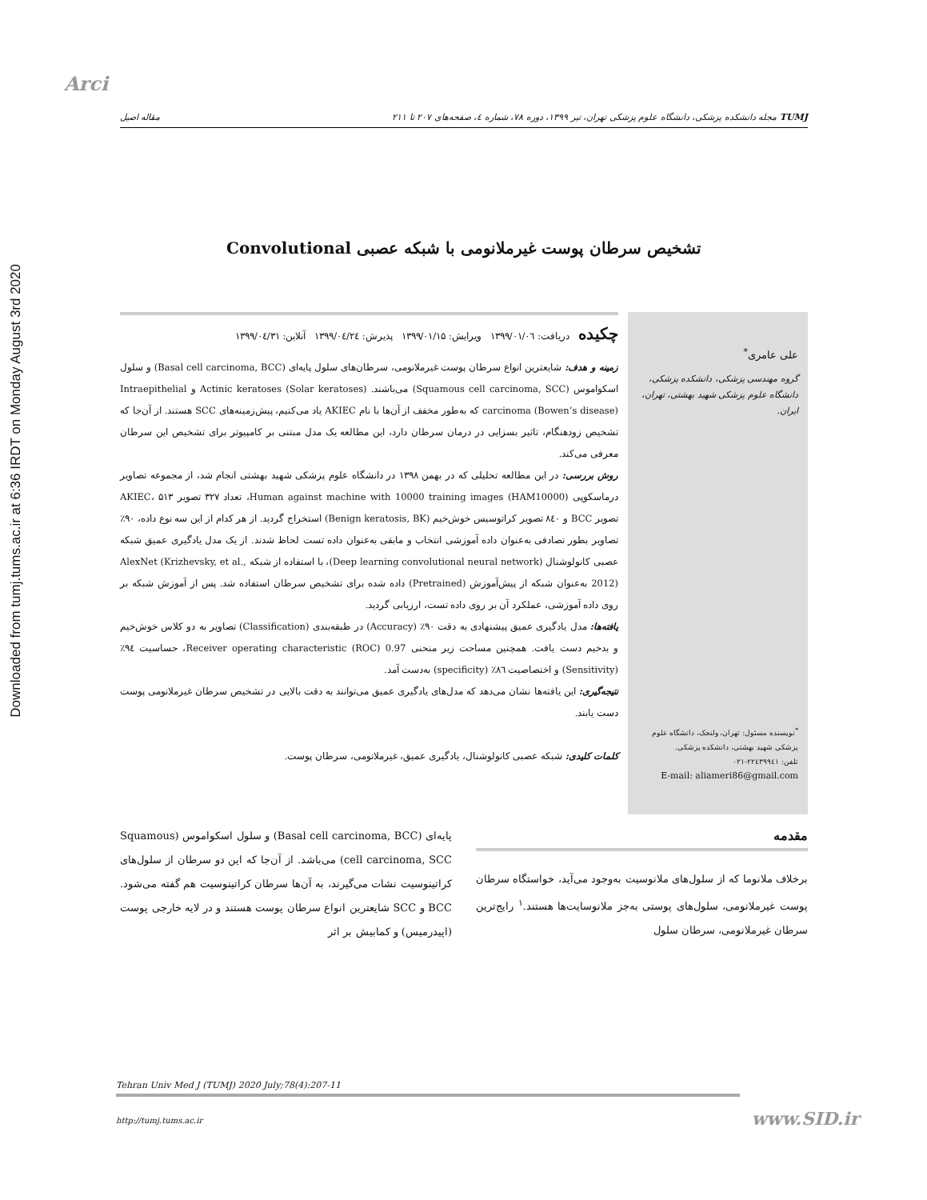Downloaded from tumj.tums.ac.ir at 6:36 IRDT on Monday August 3rd 2020
Arci
TUMJ مجله دانشکده پزشکی، دانشگاه علوم پزشکی تهران، تیر ۱۳۹۹، دوره ۷۸، شماره ٤، صفحه‌های ۲۰۷ تا ۲۱۱ مقاله اصیل
تشخیص سرطان پوست غیرملانومی با شبکه عصبی Convolutional
علی عامری<sup>*</sup>
گروه مهندسی پزشکی، دانشکده پزشکی، دانشگاه علوم پزشکی شهید بهشتی، تهران، ایران.
<sup>*</sup> نویسنده مسئول: تهران، ولنجک، دانشگاه علوم پزشکی شهید بهشتی، دانشکده پزشکی.
تلفن: ۲۲٤۳۹۹٤۱-۰۲۱
E-mail: aliameri86@gmail.com
چکیده
دریافت: ۱۳۹۹/۰۱/۰٦ ویرایش: ۱۳۹۹/۰۱/۱۵ پذیرش: ۱۳۹۹/۰٤/۲٤ آنلاین: ۱۳۹۹/۰٤/۳۱ زمینه و هدف: شایعترین انواع سرطان پوست غیرملانومی، سرطان‌های سلول پایه‌ای (Basal cell carcinoma, BCC) و سلول اسکواموس (Squamous cell carcinoma, SCC) می‌باشند. Actinic keratoses (Solar keratoses) و Intraepithelial carcinoma (Bowen’s disease) که به‌طور مخفف از آن‌ها با نام AKIEC یاد می‌کنیم، پیش‌زمینه‌های SCC هستند. از آن‌جا که تشخیص زودهنگام، تاثیر بسزایی در درمان سرطان دارد، این مطالعه یک مدل مبتنی بر کامپیوتر برای تشخیص این سرطان معرفی می‌کند.
روش بررسی: در این مطالعه تحلیلی که در بهمن ۱۳۹۸ در دانشگاه علوم پزشکی شهید بهشتی انجام شد، از مجموعه تصاویر درماسکوپی (Human against machine with 10000 training images (HAM10000، تعداد ۳۲۷ تصویر AKIEC، ۵۱۳ تصویر BCC و ۸٤۰ تصویر کراتوسیس خوش‌خیم (Benign keratosis, BK) استخراج گردید. از هر کدام از این سه نوع داده، ۹۰٪ تصاویر بطور تصادفی به‌عنوان داده آموزشی انتخاب و مابقی به‌عنوان داده تست لحاظ شدند. از یک مدل یادگیری عمیق شبکه عصبی کانولوشنال (Deep learning convolutional neural network)، با استفاده از شبکه AlexNet (Krizhevsky, et al., 2012) به‌عنوان شبکه از پیش‌آموزش (Pretrained) داده شده برای تشخیص سرطان استفاده شد. پس از آموزش شبکه بر روی داده آموزشی، عملکرد آن بر روی داده تست، ارزیابی گردید.
یافته‌ها: مدل یادگیری عمیق پیشنهادی به دقت ۹۰٪ (Accuracy) در طبقه‌بندی (Classification) تصاویر به دو کلاس خوش‌خیم و بدخیم دست یافت. همچنین مساحت زیر منحنی Receiver operating characteristic (ROC) 0.97، حساسیت ۹٤٪ (Sensitivity) و اختصاصیت ۸٦٪ (specificity) به‌دست آمد.
نتیجه‌گیری: این یافته‌ها نشان می‌دهد که مدل‌های یادگیری عمیق می‌توانند به دقت بالایی در تشخیص سرطان غیرملانومی پوست دست یابند.
کلمات کلیدی: شبکه عصبی کانولوشنال، یادگیری عمیق، غیرملانومی، سرطان پوست.
مقدمه
برخلاف ملانوما که از سلول‌های ملانوسیت به‌وجود می‌آید، خواستگاه سرطان پوست غیرملانومی، سلول‌های پوستی به‌جز ملانوسایت‌ها هستند.<sup>۱</sup> رایج‌ترین سرطان غیرملانومی، سرطان سلول
پایه‌ای (Basal cell carcinoma, BCC) و سلول اسکواموس (Squamous cell carcinoma, SCC) می‌باشد. از آن‌جا که این دو سرطان از سلول‌های کراتینوسیت نشات می‌گیرند، به آن‌ها سرطان کراتینوسیت هم گفته می‌شود. BCC و SCC شایعترین انواع سرطان پوست هستند و در لایه خارجی پوست (اپیدرمیس) و کمابیش بر اثر
Tehran Univ Med J (TUMJ) 2020 July;78(4):207-11
http://tumj.tums.ac.ir www.SID.ir